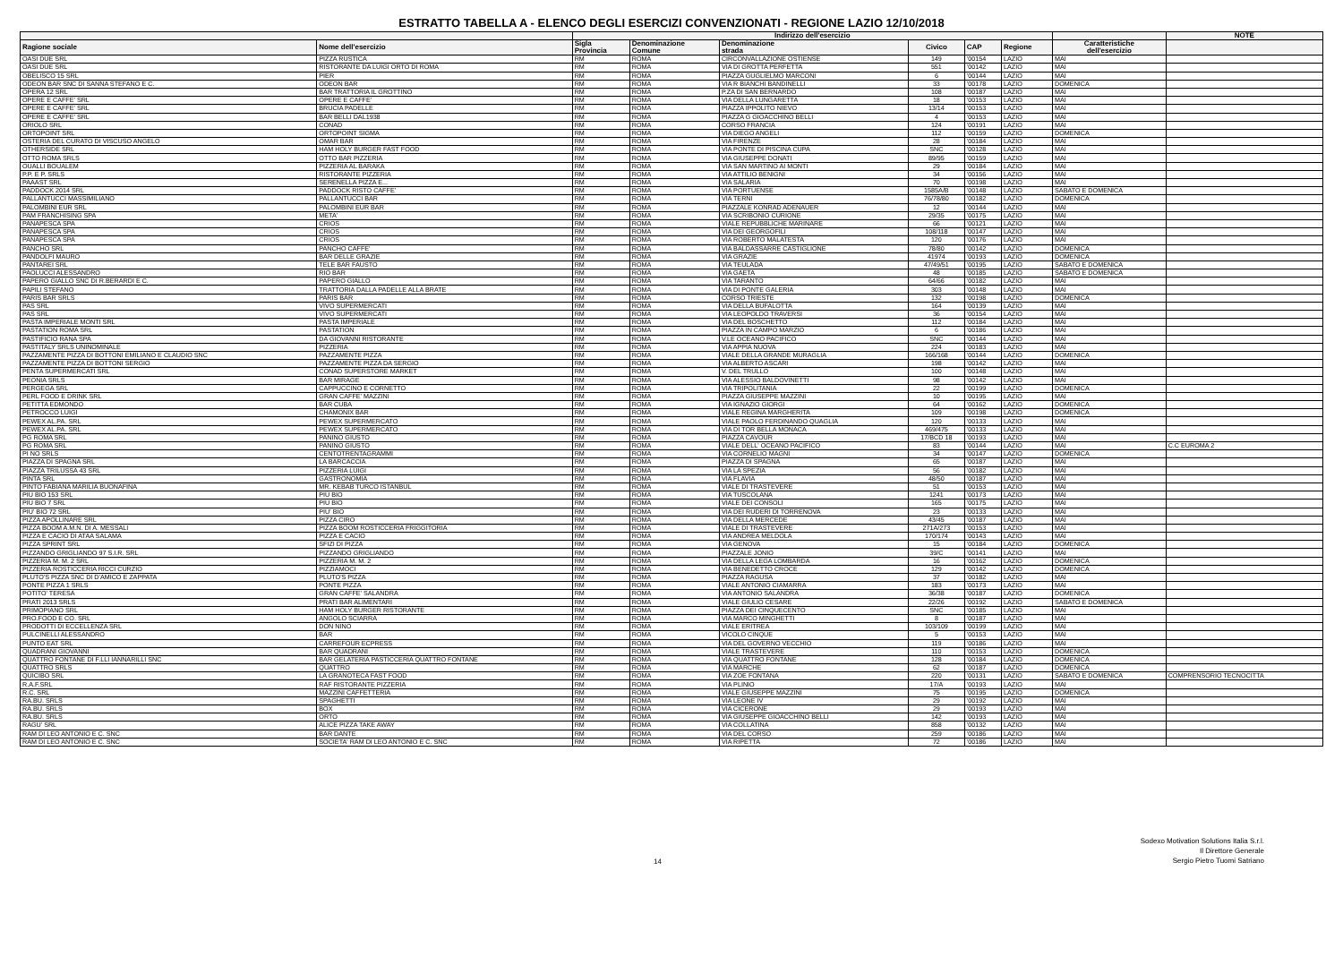ESTRATTO TABELLA A - ELENCO DEGLI ESERCIZI CONVENZIONATI - REGIONE LAZIO 12/10/2018
| | | Indirizzo dell'esercizio | | | | | | | NOTE |
| --- | --- | --- | --- | --- | --- | --- | --- | --- | --- |
| Ragione sociale | Nome dell'esercizio | Sigla Provincia | Denominazione Comune | Denominazione strada | Civico | CAP | Regione | Caratteristiche dell'esercizio | |
| OASI DUE SRL | PIZZA RUSTICA | RM | ROMA | CIRCONVALLAZIONE OSTIENSE | 149 | '00154 | LAZIO | MAI | |
| OASI DUE SRL | RISTORANTE DA LUIGI ORTO DI ROMA | RM | ROMA | VIA DI GROTTA PERFETTA | 551 | '00142 | LAZIO | MAI | |
| OBELISCO 15 SRL | PIER | RM | ROMA | PIAZZA GUGLIELMO MARCONI | 6 | '00144 | LAZIO | MAI | |
| ODEON BAR SNC DI SANNA STEFANO E C. | ODEON BAR | RM | ROMA | VIA R BIANCHI BANDINELLI | 33 | '00178 | LAZIO | DOMENICA | |
| OPERA 12 SRL | BAR TRATTORIA IL GROTTINO | RM | ROMA | P.ZA DI SAN BERNARDO | 108 | '00187 | LAZIO | MAI | |
| OPERE E CAFFE' SRL | OPERE E CAFFE' | RM | ROMA | VIA DELLA LUNGARETTA | 18 | '00153 | LAZIO | MAI | |
| OPERE E CAFFE' SRL | BRUCIA PADELLE | RM | ROMA | PIAZZA IPPOLITO NIEVO | 13/14 | '00153 | LAZIO | MAI | |
| OPERE E CAFFE' SRL | BAR BELLI DAL1938 | RM | ROMA | PIAZZA G GIOACCHINO BELLI | 4 | '00153 | LAZIO | MAI | |
| ORIOLO SRL | CONAD | RM | ROMA | CORSO FRANCIA | 124 | '00191 | LAZIO | MAI | |
| ORTOPOINT SRL | ORTOPOINT SIGMA | RM | ROMA | VIA DIEGO ANGELI | 112 | '00159 | LAZIO | DOMENICA | |
| OSTERIA DEL CURATO DI VISCUSO ANGELO | OMAR BAR | RM | ROMA | VIA FIRENZE | 28 | '00184 | LAZIO | MAI | |
| OTHERSIDE SRL | HAM HOLY BURGER FAST FOOD | RM | ROMA | VIA PONTE DI PISCINA CUPA | SNC | '00128 | LAZIO | MAI | |
| OTTO ROMA SRLS | OTTO BAR PIZZERIA | RM | ROMA | VIA GIUSEPPE DONATI | 89/95 | '00159 | LAZIO | MAI | |
| OUALLI BOUALEM | PIZZERIA AL BARAKA | RM | ROMA | VIA SAN MARTINO AI MONTI | 29 | '00184 | LAZIO | MAI | |
| P.P. E P. SRLS | RISTORANTE PIZZERIA | RM | ROMA | VIA ATTILIO BENIGNI | 34 | '00156 | LAZIO | MAI | |
| PAAAST SRL | SERENELLA PIZZA E... | RM | ROMA | VIA SALARIA | 70 | '00198 | LAZIO | MAI | |
| PADDOCK 2014 SRL | PADDOCK RISTO CAFFE' | RM | ROMA | VIA PORTUENSE | 1585A/B | '00148 | LAZIO | SABATO E DOMENICA | |
| PALLANTUCCI MASSIMILIANO | PALLANTUCCI BAR | RM | ROMA | VIA TERNI | 76/78/80 | '00182 | LAZIO | DOMENICA | |
| PALOMBINI EUR SRL | PALOMBINI EUR BAR | RM | ROMA | PIAZZALE KONRAD ADENAUER | 12 | '00144 | LAZIO | MAI | |
| PAM FRANCHISING SPA | META' | RM | ROMA | VIA SCRIBONIO CURIONE | 29/35 | '00175 | LAZIO | MAI | |
| PANAPESCA SPA | CRIOS | RM | ROMA | VIALE REPUBBLICHE MARINARE | 66 | '00121 | LAZIO | MAI | |
| PANAPESCA SPA | CRIOS | RM | ROMA | VIA DEI GEORGOFILI | 108/118 | '00147 | LAZIO | MAI | |
| PANAPESCA SPA | CRIOS | RM | ROMA | VIA ROBERTO MALATESTA | 120 | '00176 | LAZIO | MAI | |
| PANCHO SRL | PANCHO CAFFE' | RM | ROMA | VIA BALDASSARRE CASTIGLIONE | 78/80 | '00142 | LAZIO | DOMENICA | |
| PANDOLFI MAURO | BAR DELLE GRAZIE | RM | ROMA | VIA GRAZIE | 41974 | '00193 | LAZIO | DOMENICA | |
| PANTAREI SRL | TELE BAR FAUSTO | RM | ROMA | VIA TEULADA | 47/49/51 | '00195 | LAZIO | SABATO E DOMENICA | |
| PAOLUCCI ALESSANDRO | RIO BAR | RM | ROMA | VIA GAETA | 48 | '00185 | LAZIO | SABATO E DOMENICA | |
| PAPERO GIALLO SNC DI R.BERARDI E C. | PAPERO GIALLO | RM | ROMA | VIA TARANTO | 64/66 | '00182 | LAZIO | MAI | |
| PAPILI STEFANO | TRATTORIA DALLA PADELLE ALLA BRATE | RM | ROMA | VIA DI PONTE GALERIA | 303 | '00148 | LAZIO | MAI | |
| PARIS BAR SRLS | PARIS BAR | RM | ROMA | CORSO TRIESTE | 132 | '00198 | LAZIO | DOMENICA | |
| PAS SRL | VIVO SUPERMERCATI | RM | ROMA | VIA DELLA BUFALOTTA | 164 | '00139 | LAZIO | MAI | |
| PAS SRL | VIVO SUPERMERCATI | RM | ROMA | VIA LEOPOLDO TRAVERSI | 36 | '00154 | LAZIO | MAI | |
| PASTA IMPERIALE MONTI SRL | PASTA IMPERIALE | RM | ROMA | VIA DEL BOSCHETTO | 112 | '00184 | LAZIO | MAI | |
| PASTATION ROMA SRL | PASTATION | RM | ROMA | PIAZZA IN CAMPO MARZIO | 6 | '00186 | LAZIO | MAI | |
| PASTIFICIO RANA SPA | DA GIOVANNI RISTORANTE | RM | ROMA | V.LE OCEANO PACIFICO | SNC | '00144 | LAZIO | MAI | |
| PASTITALY SRLS UNINOMINALE | PIZZERIA | RM | ROMA | VIA APPIA NUOVA | 224 | '00183 | LAZIO | MAI | |
| PAZZAMENTE PIZZA DI BOTTONI EMILIANO E CLAUDIO SNC | PAZZAMENTE PIZZA | RM | ROMA | VIALE DELLA GRANDE MURAGLIA | 166/168 | '00144 | LAZIO | DOMENICA | |
| PAZZAMENTE PIZZA DI BOTTONI SERGIO | PAZZAMENTE PIZZA DA SERGIO | RM | ROMA | VIA ALBERTO ASCARI | 198 | '00142 | LAZIO | MAI | |
| PENTA SUPERMERCATI SRL | CONAD SUPERSTORE MARKET | RM | ROMA | V. DEL TRULLO | 100 | '00148 | LAZIO | MAI | |
| PEONIA SRLS | BAR MIRAGE | RM | ROMA | VIA ALESSIO BALDOVINETTI | 98 | '00142 | LAZIO | MAI | |
| PERGEGA SRL | CAPPUCCINO E CORNETTO | RM | ROMA | VIA TRIPOLITANIA | 22 | '00199 | LAZIO | DOMENICA | |
| PERL FOOD E DRINK SRL | GRAN CAFFE' MAZZINI | RM | ROMA | PIAZZA GIUSEPPE MAZZINI | 10 | '00195 | LAZIO | MAI | |
| PETITTA EDMONDO | BAR CUBA | RM | ROMA | VIA IGNAZIO GIORGI | 64 | '00162 | LAZIO | DOMENICA | |
| PETROCCO LUIGI | CHAMONIX BAR | RM | ROMA | VIALE REGINA MARGHERITA | 109 | '00198 | LAZIO | DOMENICA | |
| PEWEX AL.PA. SRL | PEWEX SUPERMERCATO | RM | ROMA | VIALE PAOLO FERDINANDO QUAGLIA | 120 | '00133 | LAZIO | MAI | |
| PEWEX AL.PA. SRL | PEWEX SUPERMERCATO | RM | ROMA | VIA DI TOR BELLA MONACA | 469/475 | '00133 | LAZIO | MAI | |
| PG ROMA SRL | PANINO GIUSTO | RM | ROMA | PIAZZA CAVOUR | 17/BCD 18 | '00193 | LAZIO | MAI | |
| PG ROMA SRL | PANINO GIUSTO | RM | ROMA | VIALE DELL' OCEANO PACIFICO | 83 | '00144 | LAZIO | MAI | C.C EUROMA 2 |
| PI NO SRLS | CENTOTRENTAGRAMMI | RM | ROMA | VIA CORNELIO MAGNI | 34 | '00147 | LAZIO | DOMENICA | |
| PIAZZA DI SPAGNA SRL | LA BARCACCIA | RM | ROMA | PIAZZA DI SPAGNA | 65 | '00187 | LAZIO | MAI | |
| PIAZZA TRILUSSA 43 SRL | PIZZERIA LUIGI | RM | ROMA | VIA LA SPEZIA | 56 | '00182 | LAZIO | MAI | |
| PINTA SRL | GASTRONOMIA | RM | ROMA | VIA FLAVIA | 48/50 | '00187 | LAZIO | MAI | |
| PINTO FABIANA MARILIA BUONAFINA | MR. KEBAB TURCO ISTANBUL | RM | ROMA | VIALE DI TRASTEVERE | 51 | '00153 | LAZIO | MAI | |
| PIU BIO 153 SRL | PIU BIO | RM | ROMA | VIA TUSCOLANA | 1241 | '00173 | LAZIO | MAI | |
| PIU BIO 7 SRL | PIU BIO | RM | ROMA | VIALE DEI CONSOLI | 165 | '00175 | LAZIO | MAI | |
| PIU' BIO 72 SRL | PIU' BIO | RM | ROMA | VIA DEI RUDERI DI TORRENOVA | 23 | '00133 | LAZIO | MAI | |
| PIZZA APOLLINARE SRL | PIZZA CIRO | RM | ROMA | VIA DELLA MERCEDE | 43/45 | '00187 | LAZIO | MAI | |
| PIZZA BOOM A.M.N. DI A. MESSALI | PIZZA BOOM ROSTICCERIA FRIGGITORIA | RM | ROMA | VIALE DI TRASTEVERE | 271A/273 | '00153 | LAZIO | MAI | |
| PIZZA E CACIO DI ATAA SALAMA | PIZZA E CACIO | RM | ROMA | VIA ANDREA MELDOLA | 170/174 | '00143 | LAZIO | MAI | |
| PIZZA SPRINT SRL | SFIZI DI PIZZA | RM | ROMA | VIA GENOVA | 15 | '00184 | LAZIO | DOMENICA | |
| PIZZANDO GRIGLIANDO 97 S.I.R. SRL | PIZZANDO GRIGLIANDO | RM | ROMA | PIAZZALE JONIO | 39/C | '00141 | LAZIO | MAI | |
| PIZZERIA M. M. 2 SRL | PIZZERIA M. M. 2 | RM | ROMA | VIA DELLA LEGA LOMBARDA | 16 | '00162 | LAZIO | DOMENICA | |
| PIZZERIA ROSTICCERIA RICCI CURZIO | PIZZIAMOCI | RM | ROMA | VIA BENEDETTO CROCE | 129 | '00142 | LAZIO | DOMENICA | |
| PLUTO'S PIZZA SNC DI D'AMICO E ZAPPATA | PLUTO'S PIZZA | RM | ROMA | PIAZZA RAGUSA | 37 | '00182 | LAZIO | MAI | |
| PONTE PIZZA 1 SRLS | PONTE PIZZA | RM | ROMA | VIALE ANTONIO CIAMARRA | 183 | '00173 | LAZIO | MAI | |
| POTITO' TERESA | GRAN CAFFE' SALANDRA | RM | ROMA | VIA ANTONIO SALANDRA | 36/38 | '00187 | LAZIO | DOMENICA | |
| PRATI 2013 SRLS | PRATI BAR ALIMENTARI | RM | ROMA | VIALE GIULIO CESARE | 22/26 | '00192 | LAZIO | SABATO E DOMENICA | |
| PRIMOPIANO SRL | HAM HOLY BURGER RISTORANTE | RM | ROMA | PIAZZA DEI CINQUECENTO | SNC | '00185 | LAZIO | MAI | |
| PRO.FOOD E CO. SRL | ANGOLO SCIARRA | RM | ROMA | VIA MARCO MINGHETTI | 8 | '00187 | LAZIO | MAI | |
| PRODOTTI DI ECCELLENZA SRL | DON NINO | RM | ROMA | VIALE ERITREA | 103/109 | '00199 | LAZIO | MAI | |
| PULCINELLI ALESSANDRO | BAR | RM | ROMA | VICOLO CINQUE | 5 | '00153 | LAZIO | MAI | |
| PUNTO EAT SRL | CARREFOUR ECPRESS | RM | ROMA | VIA DEL GOVERNO VECCHIO | 119 | '00186 | LAZIO | MAI | |
| QUADRANI GIOVANNI | BAR QUADRANI | RM | ROMA | VIALE TRASTEVERE | 110 | '00153 | LAZIO | DOMENICA | |
| QUATTRO FONTANE DI F.LLI IANNARILLI SNC | BAR GELATERIA PASTICCERIA QUATTRO FONTANE | RM | ROMA | VIA QUATTRO FONTANE | 128 | '00184 | LAZIO | DOMENICA | |
| QUATTRO SRLS | QUATTRO | RM | ROMA | VIA MARCHE | 62 | '00187 | LAZIO | DOMENICA | |
| QUICIBO SRL | LA GRANOTECA FAST FOOD | RM | ROMA | VIA ZOE FONTANA | 220 | '00131 | LAZIO | SABATO E DOMENICA | COMPRENSORIO TECNOCITTA |
| R.A.F.SRL | RAF RISTORANTE PIZZERIA | RM | ROMA | VIA PLINIO | 17/A | '00193 | LAZIO | MAI | |
| R.C. SRL | MAZZINI CAFFETTERIA | RM | ROMA | VIALE GIUSEPPE MAZZINI | 75 | '00195 | LAZIO | DOMENICA | |
| RA.BU. SRLS | SPAGHETTI | RM | ROMA | VIA LEONE IV | 29 | '00192 | LAZIO | MAI | |
| RA.BU. SRLS | BOX | RM | ROMA | VIA CICERONE | 29 | '00193 | LAZIO | MAI | |
| RA.BU. SRLS | ORTO | RM | ROMA | VIA GIUSEPPE GIOACCHINO BELLI | 142 | '00193 | LAZIO | MAI | |
| RAGU' SRL | ALICE PIZZA TAKE AWAY | RM | ROMA | VIA COLLATINA | 858 | '00132 | LAZIO | MAI | |
| RAM DI LEO ANTONIO E C. SNC | BAR DANTE | RM | ROMA | VIA DEL CORSO | 259 | '00186 | LAZIO | MAI | |
| RAM DI LEO ANTONIO E C. SNC | SOCIETA' RAM DI LEO ANTONIO E C. SNC | RM | ROMA | VIA RIPETTA | 72 | '00186 | LAZIO | MAI | |
14
Sodexo Motivation Solutions Italia S.r.l.
Il Direttore Generale
Sergio Pietro Tuomi Satriano